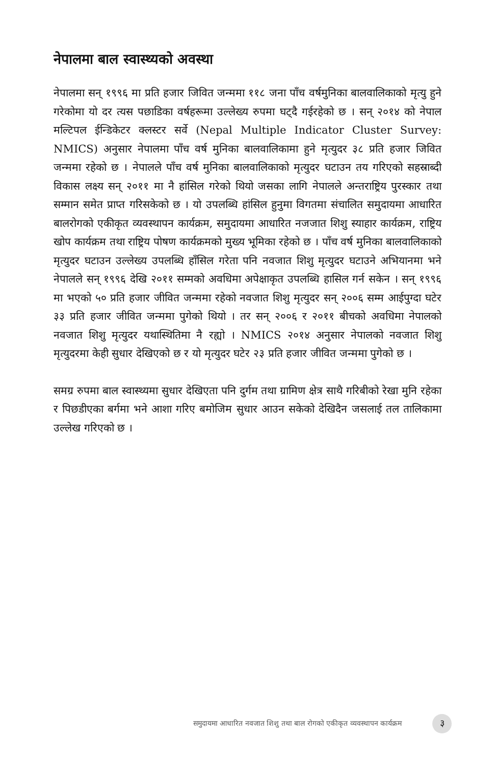नेपालमा बाल स्वास्थ्यको अवस्था
नेपालमा सन् १९९६ मा प्रति हजार जिवित जन्ममा ११८ जना पाँच वर्षमुनिका बालवालिकाको मृत्यु हुने गरेकोमा यो दर त्यस पछाडिका वर्षहरूमा उल्लेख्य रुपमा घट्दै गईरहेको छ । सन् २०१४ को नेपाल मल्टिपल ईन्डिकेटर क्लस्टर सर्वे (Nepal Multiple Indicator Cluster Survey: NMICS) अनुसार नेपालमा पाँच वर्ष मुनिका बालवालिकामा हुने मृत्युदर ३८ प्रति हजार जिवित जन्ममा रहेको छ । नेपालले पाँच वर्ष मुनिका बालवालिकाको मृत्युदर घटाउन तय गरिएको सहस्राब्दी विकास लक्ष्य सन् २०११ मा नै हांसिल गरेको थियो जसका लागि नेपालले अन्तराष्ट्रिय पुरस्कार तथा सम्मान समेत प्राप्त गरिसकेको छ । यो उपलब्धि हांसिल हुनुमा विगतमा संचालित समुदायमा आधारित बालरोगको एकीकृत व्यवस्थापन कार्यक्रम, समुदायमा आधारित नजजात शिशु स्याहार कार्यक्रम, राष्ट्रिय खोप कार्यक्रम तथा राष्ट्रिय पोषण कार्यक्रमको मुख्य भूमिका रहेको छ । पाँच वर्ष मुनिका बालवालिकाको मृत्युदर घटाउन उल्लेख्य उपलब्धि हाँसिल गरेता पनि नवजात शिशु मृत्युदर घटाउने अभियानमा भने नेपालले सन् १९९६ देखि २०११ सम्मको अवधिमा अपेक्षाकृत उपलब्धि हासिल गर्न सकेन । सन् १९९६ मा भएको ५० प्रति हजार जीवित जन्ममा रहेको नवजात शिशु मृत्युदर सन् २००६ सम्म आईपुग्दा घटेर ३३ प्रति हजार जीवित जन्ममा पुगेको थियो । तर सन् २००६ र २०११ बीचको अवधिमा नेपालको नवजात शिशु मृत्युदर यथास्थितिमा नै रह्यो । NMICS २०१४ अनुसार नेपालको नवजात शिशु मृत्युदरमा केही सुधार देखिएको छ र यो मृत्युदर घटेर २३ प्रति हजार जीवित जन्ममा पुगेको छ ।
समग्र रुपमा बाल स्वास्थ्यमा सुधार देखिएता पनि दुर्गम तथा ग्रामिण क्षेत्र साथै गरिबीको रेखा मुनि रहेका र पिछडीएका बर्गमा भने आशा गरिए बमोजिम सुधार आउन सकेको देखिदैन जसलाई तल तालिकामा उल्लेख गरिएको छ ।
समुदायमा आधारित नवजात शिशु तथा बाल रोगको एकीकृत व्यवस्थापन कार्यक्रम ३